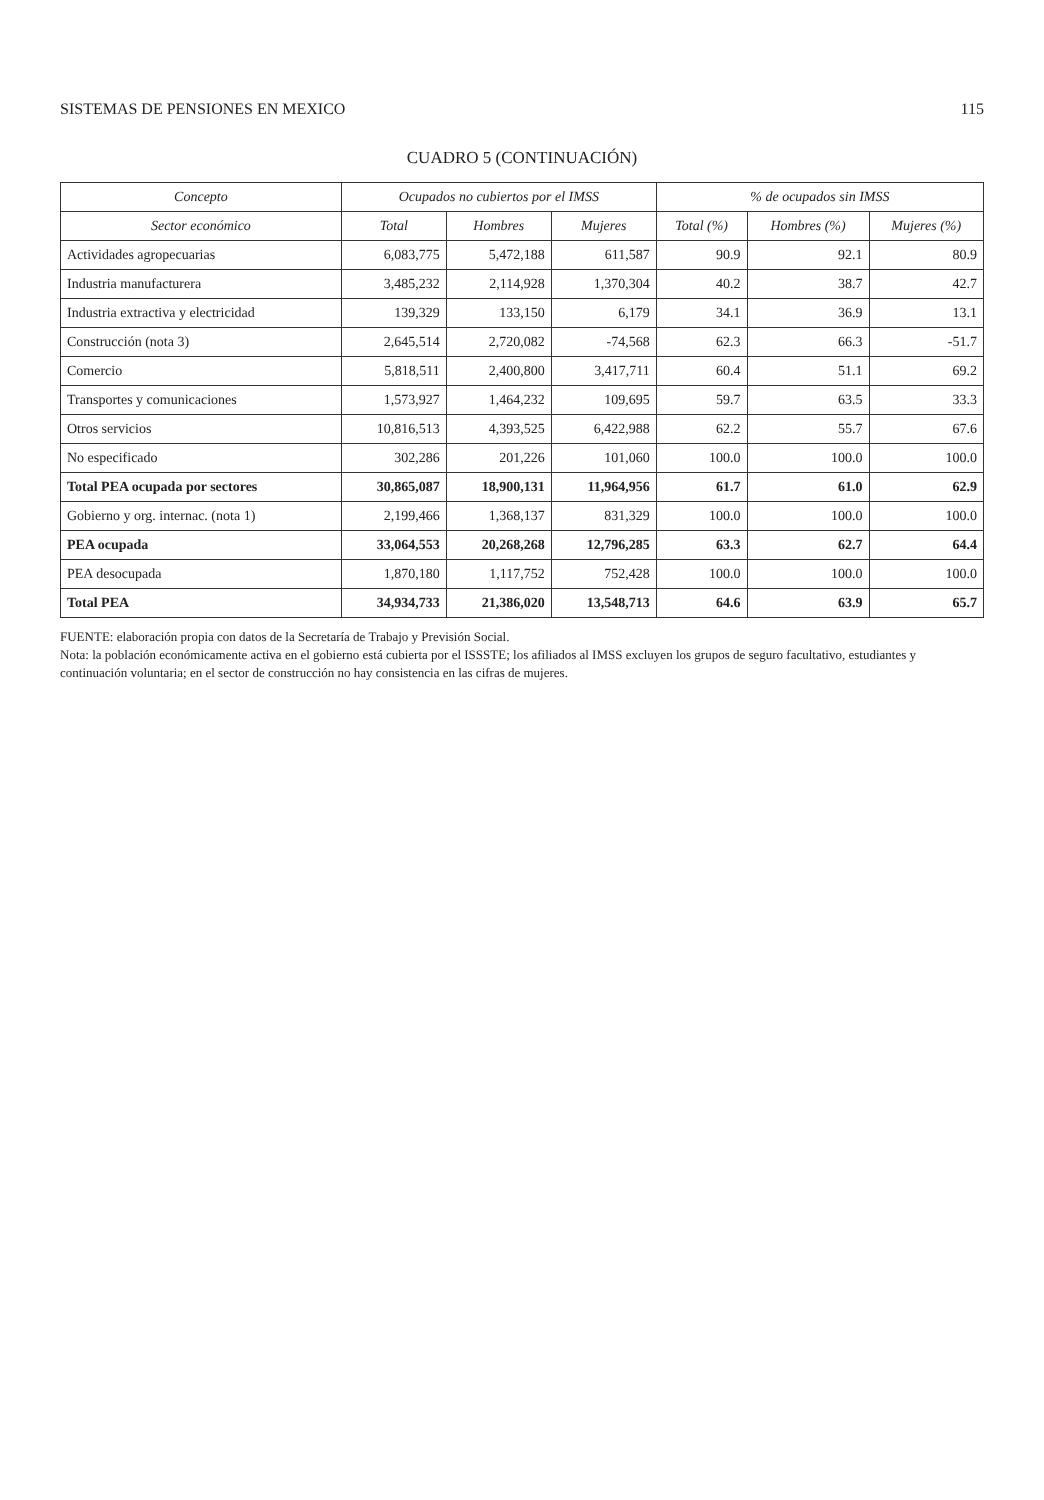SISTEMAS DE PENSIONES EN MEXICO 115
CUADRO 5 (CONTINUACIÓN)
| Concepto | Ocupados no cubiertos por el IMSS | | | % de ocupados sin IMSS | | |
| --- | --- | --- | --- | --- | --- | --- |
| Sector económico | Total | Hombres | Mujeres | Total (%) | Hombres (%) | Mujeres (%) |
| Actividades agropecuarias | 6,083,775 | 5,472,188 | 611,587 | 90.9 | 92.1 | 80.9 |
| Industria manufacturera | 3,485,232 | 2,114,928 | 1,370,304 | 40.2 | 38.7 | 42.7 |
| Industria extractiva y electricidad | 139,329 | 133,150 | 6,179 | 34.1 | 36.9 | 13.1 |
| Construcción (nota 3) | 2,645,514 | 2,720,082 | -74,568 | 62.3 | 66.3 | -51.7 |
| Comercio | 5,818,511 | 2,400,800 | 3,417,711 | 60.4 | 51.1 | 69.2 |
| Transportes y comunicaciones | 1,573,927 | 1,464,232 | 109,695 | 59.7 | 63.5 | 33.3 |
| Otros servicios | 10,816,513 | 4,393,525 | 6,422,988 | 62.2 | 55.7 | 67.6 |
| No especificado | 302,286 | 201,226 | 101,060 | 100.0 | 100.0 | 100.0 |
| Total PEA ocupada por sectores | 30,865,087 | 18,900,131 | 11,964,956 | 61.7 | 61.0 | 62.9 |
| Gobierno y org. internac. (nota 1) | 2,199,466 | 1,368,137 | 831,329 | 100.0 | 100.0 | 100.0 |
| PEA ocupada | 33,064,553 | 20,268,268 | 12,796,285 | 63.3 | 62.7 | 64.4 |
| PEA desocupada | 1,870,180 | 1,117,752 | 752,428 | 100.0 | 100.0 | 100.0 |
| Total PEA | 34,934,733 | 21,386,020 | 13,548,713 | 64.6 | 63.9 | 65.7 |
FUENTE: elaboración propia con datos de la Secretaría de Trabajo y Previsión Social.
Nota: la población económicamente activa en el gobierno está cubierta por el ISSSTE; los afiliados al IMSS excluyen los grupos de seguro facultativo, estudiantes y continuación voluntaria; en el sector de construcción no hay consistencia en las cifras de mujeres.